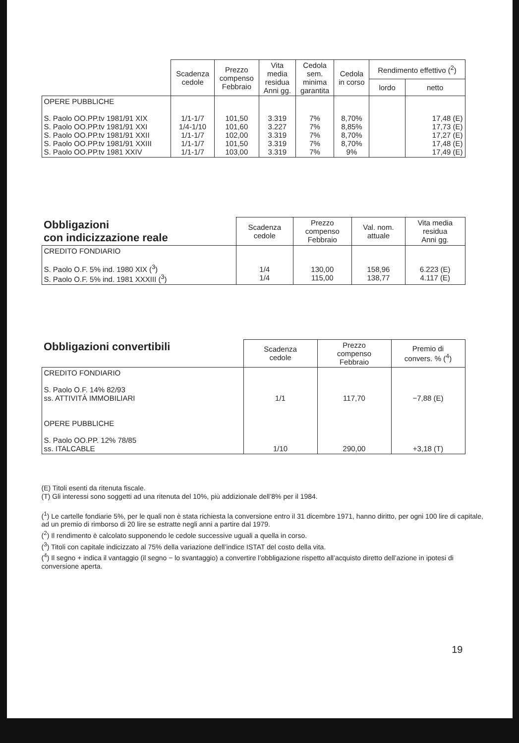| | Scadenza cedole | Prezzo compenso Febbraio | Vita media residua Anni gg. | Cedola sem. minima garantita | Cedola in corso | Rendimento effettivo (<sup>2</sup>) | |
| --- | --- | --- | --- | --- | --- | --- | --- |
| | | | | | | lordo | netto |
| OPERE PUBBLICHE S. Paolo OO.PP.tv 1981/91 XIX S. Paolo OO.PP.tv 1981/91 XXI S. Paolo OO.PP.tv 1981/91 XXII S. Paolo OO.PP.tv 1981/91 XXIII S. Paolo OO.PP.tv 1981 XXIV | 1/1-1/7 1/4-1/10 1/1-1/7 1/1-1/7 1/1-1/7 | 101,50 101,60 102,00 101,50 103,00 | 3.319 3.227 3.319 3.319 3.319 | 7% 7% 7% 7% 7% | 8,70% 8,85% 8,70% 8,70% 9% | | 17,48 (E) 17,73 (E) 17,27 (E) 17,48 (E) 17,49 (E) |
| Obbligazioni con indicizzazione reale | Scadenza cedole | Prezzo compenso Febbraio | Val. nom. attuale | Vita media residua Anni gg. |
| --- | --- | --- | --- | --- |
| CREDITO FONDIARIO S. Paolo O.F. 5% ind. 1980 XIX (<sup>3</sup>) S. Paolo O.F. 5% ind. 1981 XXXIII (<sup>3</sup>) | 1/4 1/4 | 130,00 115,00 | 158,96 138,77 | 6.223 (E) 4.117 (E) |
| Obbligazioni convertibili | Scadenza cedole | Prezzo compenso Febbraio | Premio di convers. % (<sup>4</sup>) |
| --- | --- | --- | --- |
| CREDITO FONDIARIO S. Paolo O.F. 14% 82/93 ss. ATTIVITÀ IMMOBILIARI OPERE PUBBLICHE S. Paolo OO.PP. 12% 78/85 ss. ITALCABLE | 1/1 1/10 | 117,70 290,00 | −7,88 (E) +3,18 (T) |
(E) Titoli esenti da ritenuta fiscale.
(T) Gli interessi sono soggetti ad una ritenuta del 10%, più addizionale dell’8% per il 1984.
(<sup>1</sup>) Le cartelle fondiarie 5%, per le quali non è stata richiesta la conversione entro il 31 dicembre 1971, hanno diritto, per ogni 100 lire di capitale, ad un premio di rimborso di 20 lire se estratte negli anni a partire dal 1979.
(<sup>2</sup>) Il rendimento è calcolato supponendo le cedole successive uguali a quella in corso.
(<sup>3</sup>) Titoli con capitale indicizzato al 75% della variazione dell’indice ISTAT del costo della vita.
(<sup>4</sup>) Il segno + indica il vantaggio (il segno − lo svantaggio) a convertire l’obbligazione rispetto all’acquisto diretto dell’azione in ipotesi di conversione aperta.
19